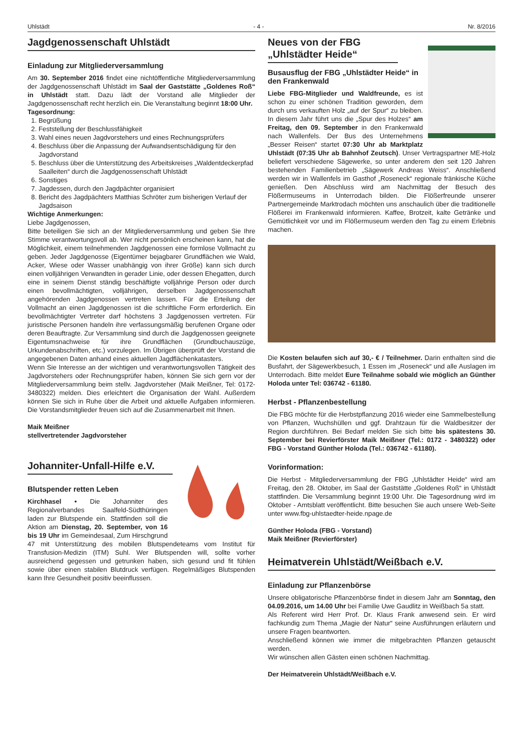Uhlstädt - 4 - Nr. 8/2016
Jagdgenossenschaft Uhlstädt
Einladung zur Mitgliederversammlung
Am 30. September 2016 findet eine nichtöffentliche Mitgliederversammlung der Jagdgenossenschaft Uhlstädt im Saal der Gaststätte „Goldenes Roß“ in Uhlstädt statt. Dazu lädt der Vorstand alle Mitglieder der Jagdgenossenschaft recht herzlich ein. Die Veranstaltung beginnt 18:00 Uhr.
Tagesordnung:
1. Begrüßung
2. Feststellung der Beschlussfähigkeit
3. Wahl eines neuen Jagdvorstehers und eines Rechnungsprüfers
4. Beschluss über die Anpassung der Aufwandsentschädigung für den Jagdvorstand
5. Beschluss über die Unterstützung des Arbeitskreises „Waldentdeckerpfad Saalleiten“ durch die Jagdgenossenschaft Uhlstädt
6. Sonstiges
7. Jagdessen, durch den Jagdpächter organisiert
8. Bericht des Jagdpächters Matthias Schröter zum bisherigen Verlauf der Jagdsaison
Wichtige Anmerkungen:
Liebe Jagdgenossen,
Bitte beteiligen Sie sich an der Mitgliederversammlung und geben Sie Ihre Stimme verantwortungsvoll ab. Wer nicht persönlich erscheinen kann, hat die Möglichkeit, einem teilnehmenden Jagdgenossen eine formlose Vollmacht zu geben. Jeder Jagdgenosse (Eigentümer bejagbarer Grundflächen wie Wald, Acker, Wiese oder Wasser unabhängig von ihrer Größe) kann sich durch einen volljährigen Verwandten in gerader Linie, oder dessen Ehegatten, durch eine in seinem Dienst ständig beschäftigte volljährige Person oder durch einen bevollmächtigten, volljährigen, derselben Jagdgenossenschaft angehörenden Jagdgenossen vertreten lassen. Für die Erteilung der Vollmacht an einen Jagdgenossen ist die schriftliche Form erforderlich. Ein bevollmächtigter Vertreter darf höchstens 3 Jagdgenossen vertreten. Für juristische Personen handeln ihre verfassungsmäßig berufenen Organe oder deren Beauftragte. Zur Versammlung sind durch die Jagdgenossen geeignete Eigentumsnachweise für ihre Grundflächen (Grundbuchauszüge, Urkundenabschriften, etc.) vorzulegen. Im Übrigen überprüft der Vorstand die angegebenen Daten anhand eines aktuellen Jagdflächenkatasters.
Wenn Sie Interesse an der wichtigen und verantwortungsvollen Tätigkeit des Jagdvorstehers oder Rechnungsprüfer haben, können Sie sich gern vor der Mitgliederversammlung beim stellv. Jagdvorsteher (Maik Meißner, Tel: 0172-3480322) melden. Dies erleichtert die Organisation der Wahl. Außerdem können Sie sich in Ruhe über die Arbeit und aktuelle Aufgaben informieren. Die Vorstandsmitglieder freuen sich auf die Zusammenarbeit mit Ihnen.
Maik Meißner
stellvertretender Jagdvorsteher
Johanniter-Unfall-Hilfe e.V.
Blutspender retten Leben
Kirchhasel • Die Johanniter des Regionalverbandes Saalfeld-Südthüringen laden zur Blutspende ein. Stattfinden soll die Aktion am Dienstag, 20. September, von 16 bis 19 Uhr im Gemeindesaal, Zum Hirschgrund 47 mit Unterstützung des mobilen Blutspendeteams vom Institut für Transfusion-Medizin (ITM) Suhl. Wer Blutspenden will, sollte vorher ausreichend gegessen und getrunken haben, sich gesund und fit fühlen sowie über einen stabilen Blutdruck verfügen. Regelmäßiges Blutspenden kann Ihre Gesundheit positiv beeinflussen.
Neues von der FBG „Uhlstädter Heide“
Busausflug der FBG „Uhlstädter Heide“ in den Frankenwald
Liebe FBG-Mitglieder und Waldfreunde, es ist schon zu einer schönen Tradition geworden, dem durch uns verkauften Holz „auf der Spur“ zu bleiben. In diesem Jahr führt uns die „Spur des Holzes“ am Freitag, den 09. September in den Frankenwald nach Wallenfels. Der Bus des Unternehmens „Besser Reisen“ startet 07:30 Uhr ab Marktplatz Uhlstädt (07:35 Uhr ab Bahnhof Zeutsch). Unser Vertragspartner ME-Holz beliefert verschiedene Sägewerke, so unter anderem den seit 120 Jahren bestehenden Familienbetrieb „Sägewerk Andreas Weiss“. Anschließend werden wir in Wallenfels im Gasthof „Roseneck“ regionale fränkische Küche genießen. Den Abschluss wird am Nachmittag der Besuch des Flößermuseums in Unterrodach bilden. Die Flößerfreunde unserer Partnergemeinde Marktrodach möchten uns anschaulich über die traditionelle Flößerei im Frankenwald informieren. Kaffee, Brotzeit, kalte Getränke und Gemütlichkeit vor und im Flößermuseum werden den Tag zu einem Erlebnis machen.
Die Kosten belaufen sich auf 30,- € / Teilnehmer. Darin enthalten sind die Busfahrt, der Sägewerkbesuch, 1 Essen im „Roseneck“ und alle Auslagen im Unterrodach. Bitte meldet Eure Teilnahme sobald wie möglich an Günther Holoda unter Tel: 036742 - 61180.
Herbst - Pflanzenbestellung
Die FBG möchte für die Herbstpflanzung 2016 wieder eine Sammelbestellung von Pflanzen, Wuchshüllen und ggf. Drahtzaun für die Waldbesitzer der Region durchführen. Bei Bedarf melden Sie sich bitte bis spätestens 30. September bei Revierförster Maik Meißner (Tel.: 0172 - 3480322) oder FBG - Vorstand Günther Holoda (Tel.: 036742 - 61180).
Vorinformation:
Die Herbst - Mitgliederversammlung der FBG „Uhlstädter Heide“ wird am Freitag, den 28. Oktober, im Saal der Gaststätte „Goldenes Roß“ in Uhlstädt stattfinden. Die Versammlung beginnt 19:00 Uhr. Die Tagesordnung wird im Oktober - Amtsblatt veröffentlicht. Bitte besuchen Sie auch unsere Web-Seite unter www.fbg-uhlstaedter-heide.npage.de
Günther Holoda (FBG - Vorstand)
Maik Meißner (Revierförster)
Heimatverein Uhlstädt/Weißbach e.V.
Einladung zur Pflanzenbörse
Unsere obligatorische Pflanzenbörse findet in diesem Jahr am Sonntag, den 04.09.2016, um 14.00 Uhr bei Familie Uwe Gaudlitz in Weißbach 5a statt.
Als Referent wird Herr Prof. Dr. Klaus Frank anwesend sein. Er wird fachkundig zum Thema „Magie der Natur“ seine Ausführungen erläutern und unsere Fragen beantworten.
Anschließend können wie immer die mitgebrachten Pflanzen getauscht werden.
Wir wünschen allen Gästen einen schönen Nachmittag.
Der Heimatverein Uhlstädt/Weißbach e.V.